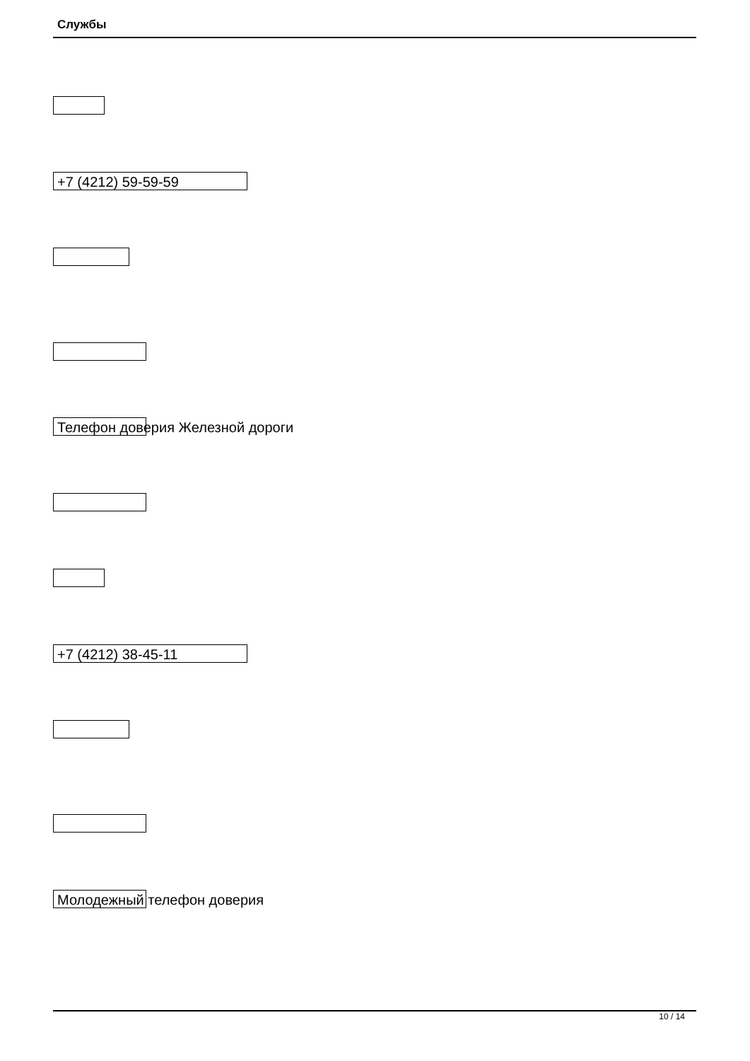Службы
+7 (4212) 59-59-59
Телефон доверия Железной дороги
+7 (4212) 38-45-11
Молодежный телефон доверия
10 / 14